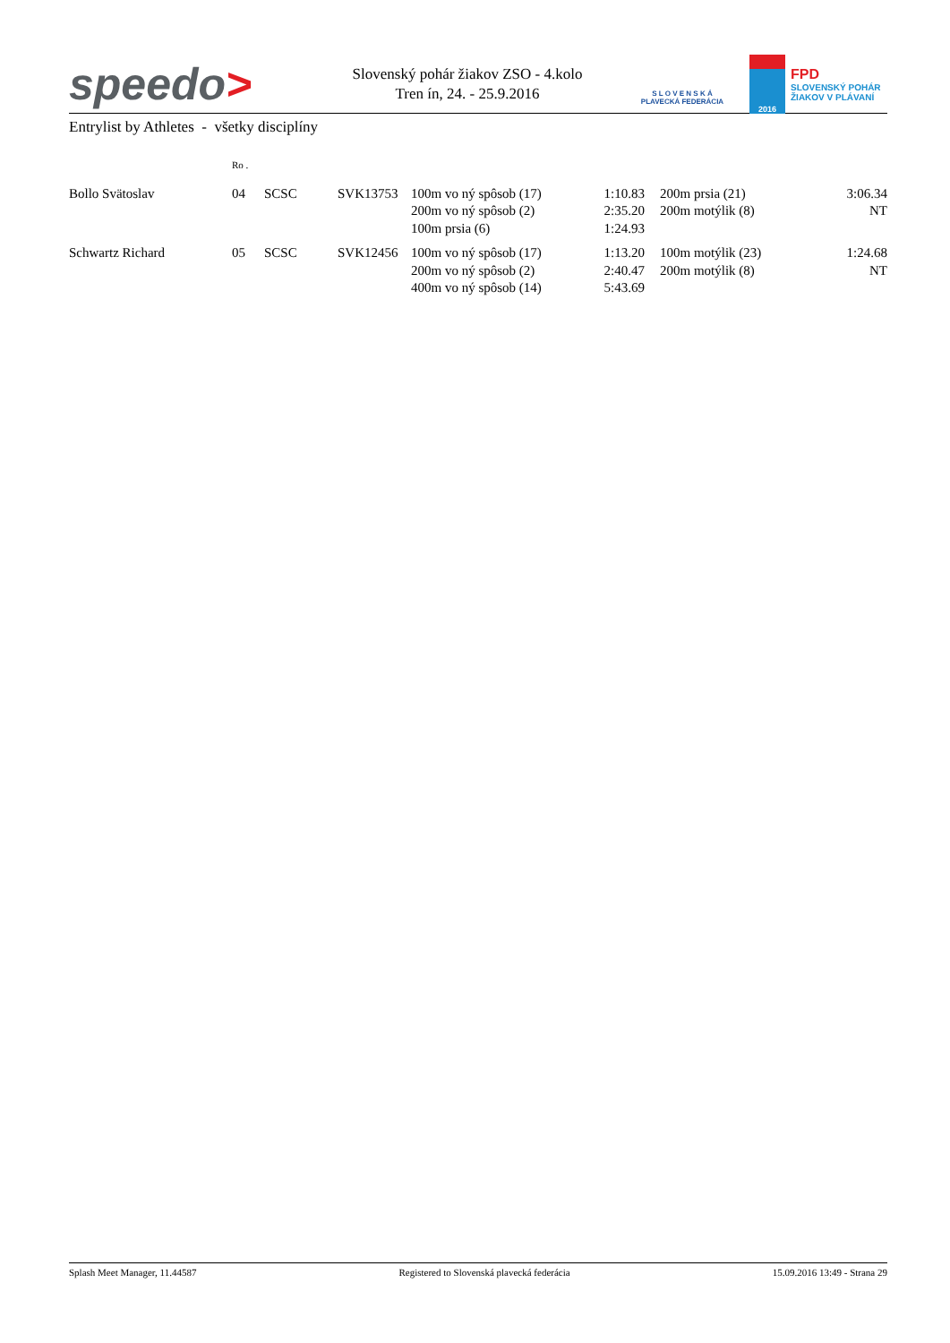speedo>
Slovenský pohár žiakov ZSO - 4.kolo
Tren ín, 24. - 25.9.2016
S L O V E N S K Á
PLAVECKÁ FEDERÁCIA
2016
FPD
SLOVENSKÝ POHÁR
ŽIAKOV V PLÁVANÍ
Entrylist by Athletes - všetky disciplíny
| | Ro . | | | | | | | |
| Bollo Svätoslav | 04 | SCSC | SVK13753 | 100m vo ný spôsob (17) | 1:10.83 | | 200m prsia (21) | 3:06.34 |
| | | | | 200m vo ný spôsob (2) | 2:35.20 | | 200m motýlik (8) | NT |
| | | | | 100m prsia (6) | 1:24.93 | | | |
| Schwartz Richard | 05 | SCSC | SVK12456 | 100m vo ný spôsob (17) | 1:13.20 | | 100m motýlik (23) | 1:24.68 |
| | | | | 200m vo ný spôsob (2) | 2:40.47 | | 200m motýlik (8) | NT |
| | | | | 400m vo ný spôsob (14) | 5:43.69 | | | |
Splash Meet Manager, 11.44587 Registered to Slovenská plavecká federácia 15.09.2016 13:49 - Strana 29